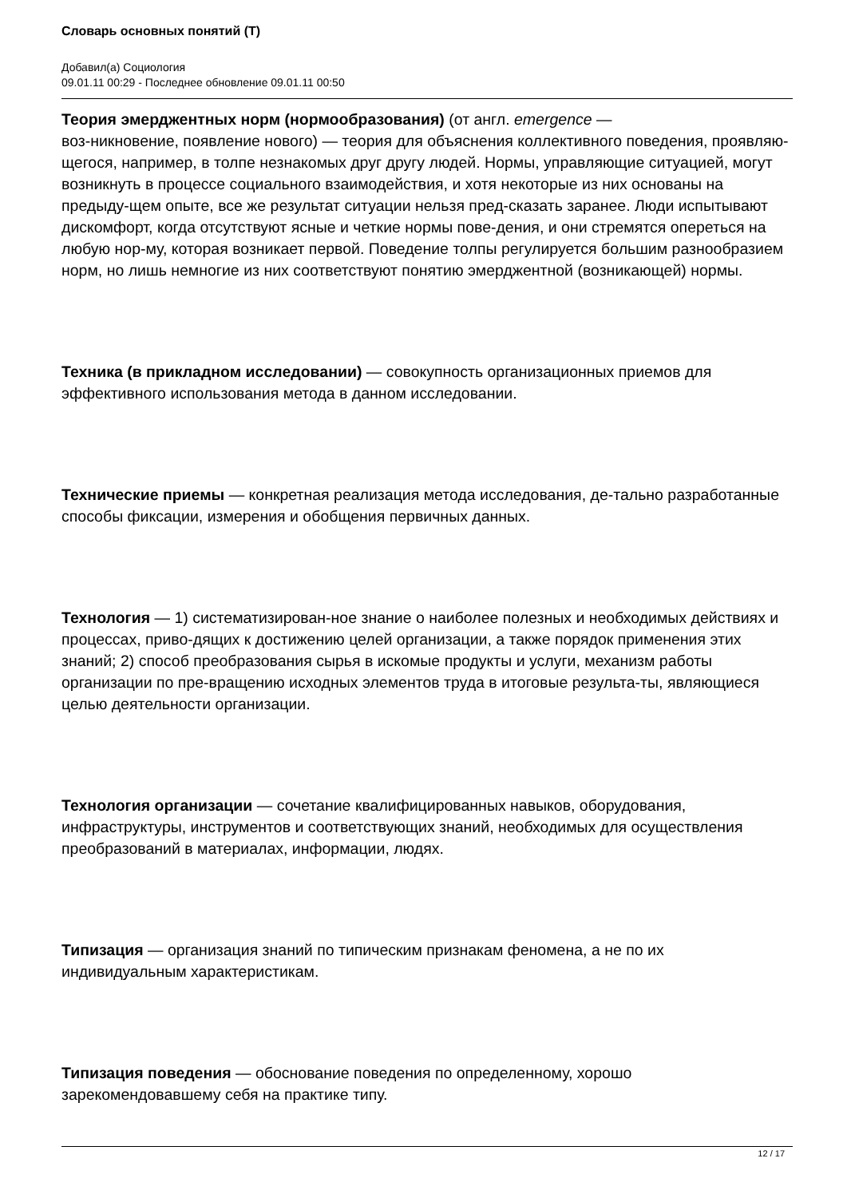Словарь основных понятий (Т)
Добавил(а) Социология
09.01.11 00:29 - Последнее обновление 09.01.11 00:50
Теория эмерджентных норм (нормообразования) (от англ. emergence —
воз-никновение, появление нового) — теория для объяснения коллективного поведения, проявляю-щегося, например, в толпе незнакомых друг другу людей. Нормы, управляющие ситуацией, могут возникнуть в процессе социального взаимодействия, и хотя некоторые из них основаны на предыду-щем опыте, все же результат ситуации нельзя пред-сказать заранее. Люди испытывают дискомфорт, когда отсутствуют ясные и четкие нормы пове-дения, и они стремятся опереться на любую нор-му, которая возникает первой. Поведение толпы регулируется большим разнообразием норм, но лишь немногие из них соответствуют понятию эмерджентной (возникающей) нормы.
Техника (в прикладном исследовании) — совокупность организационных приемов для эффективного использования метода в данном исследовании.
Технические приемы — конкретная реализация метода исследования, де-тально разработанные способы фиксации, измерения и обобщения первичных данных.
Технология — 1) систематизирован-ное знание о наиболее полезных и необходимых действиях и процессах, приво-дящих к достижению целей организации, а также порядок применения этих знаний; 2) способ преобразования сырья в искомые продукты и услуги, механизм работы организации по пре-вращению исходных элементов труда в итоговые результа-ты, являющиеся целью деятельности организации.
Технология организации — сочетание квалифицированных навыков, оборудования, инфраструктуры, инструментов и соответствующих знаний, необходимых для осуществления преобразований в материалах, информации, людях.
Типизация — организация знаний по типическим признакам феномена, а не по их индивидуальным характеристикам.
Типизация поведения — обоснование поведения по определенному, хорошо зарекомендовавшему себя на практике типу.
12 / 17